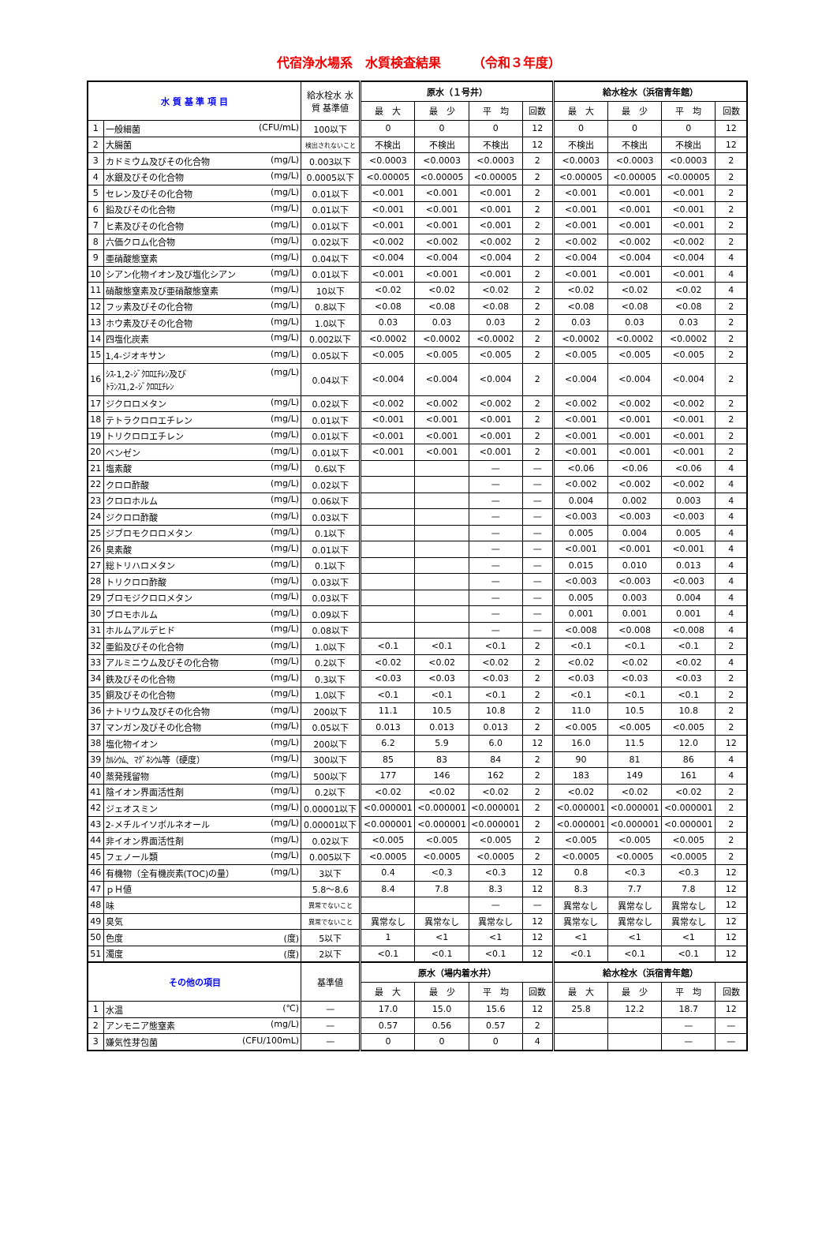代宿浄水場系　水質検査結果　　　（令和３年度）
| 水 質 基 準 項 目 | | 給水栓水 水質 基準値 | 原水（１号井） | | | | 給水栓水（浜宿青年館） | | | |
| --- | --- | --- | --- | --- | --- | --- | --- | --- | --- | --- |
| | | | 最 大 | 最 少 | 平 均 | 回数 | 最 大 | 最 少 | 平 均 | 回数 |
| 1 | 一般細菌 (CFU/mL) | 100以下 | 0 | 0 | 0 | 12 | 0 | 0 | 0 | 12 |
| 2 | 大腸菌 | 検出されないこと | 不検出 | 不検出 | 不検出 | 12 | 不検出 | 不検出 | 不検出 | 12 |
| 3 | カドミウム及びその化合物 (mg/L) | 0.003以下 | <0.0003 | <0.0003 | <0.0003 | 2 | <0.0003 | <0.0003 | <0.0003 | 2 |
| 4 | 水銀及びその化合物 (mg/L) | 0.0005以下 | <0.00005 | <0.00005 | <0.00005 | 2 | <0.00005 | <0.00005 | <0.00005 | 2 |
| 5 | セレン及びその化合物 (mg/L) | 0.01以下 | <0.001 | <0.001 | <0.001 | 2 | <0.001 | <0.001 | <0.001 | 2 |
| 6 | 鉛及びその化合物 (mg/L) | 0.01以下 | <0.001 | <0.001 | <0.001 | 2 | <0.001 | <0.001 | <0.001 | 2 |
| 7 | ヒ素及びその化合物 (mg/L) | 0.01以下 | <0.001 | <0.001 | <0.001 | 2 | <0.001 | <0.001 | <0.001 | 2 |
| 8 | 六価クロム化合物 (mg/L) | 0.02以下 | <0.002 | <0.002 | <0.002 | 2 | <0.002 | <0.002 | <0.002 | 2 |
| 9 | 亜硝酸態窒素 (mg/L) | 0.04以下 | <0.004 | <0.004 | <0.004 | 2 | <0.004 | <0.004 | <0.004 | 4 |
| 10 | シアン化物イオン及び塩化シアン (mg/L) | 0.01以下 | <0.001 | <0.001 | <0.001 | 2 | <0.001 | <0.001 | <0.001 | 4 |
| 11 | 硝酸態窒素及び亜硝酸態窒素 (mg/L) | 10以下 | <0.02 | <0.02 | <0.02 | 2 | <0.02 | <0.02 | <0.02 | 4 |
| 12 | フッ素及びその化合物 (mg/L) | 0.8以下 | <0.08 | <0.08 | <0.08 | 2 | <0.08 | <0.08 | <0.08 | 2 |
| 13 | ホウ素及びその化合物 (mg/L) | 1.0以下 | 0.03 | 0.03 | 0.03 | 2 | 0.03 | 0.03 | 0.03 | 2 |
| 14 | 四塩化炭素 (mg/L) | 0.002以下 | <0.0002 | <0.0002 | <0.0002 | 2 | <0.0002 | <0.0002 | <0.0002 | 2 |
| 15 | 1,4-ジオキサン (mg/L) | 0.05以下 | <0.005 | <0.005 | <0.005 | 2 | <0.005 | <0.005 | <0.005 | 2 |
| 16 | (mg/L) ｼｽ-1,2-ｼﾞｸﾛﾛｴﾁﾚﾝ及び ﾄﾗﾝｽ1,2-ｼﾞｸﾛﾛｴﾁﾚﾝ | 0.04以下 | <0.004 | <0.004 | <0.004 | 2 | <0.004 | <0.004 | <0.004 | 2 |
| 17 | ジクロロメタン (mg/L) | 0.02以下 | <0.002 | <0.002 | <0.002 | 2 | <0.002 | <0.002 | <0.002 | 2 |
| 18 | テトラクロロエチレン (mg/L) | 0.01以下 | <0.001 | <0.001 | <0.001 | 2 | <0.001 | <0.001 | <0.001 | 2 |
| 19 | トリクロロエチレン (mg/L) | 0.01以下 | <0.001 | <0.001 | <0.001 | 2 | <0.001 | <0.001 | <0.001 | 2 |
| 20 | ベンゼン (mg/L) | 0.01以下 | <0.001 | <0.001 | <0.001 | 2 | <0.001 | <0.001 | <0.001 | 2 |
| 21 | 塩素酸 (mg/L) | 0.6以下 | | | — | — | <0.06 | <0.06 | <0.06 | 4 |
| 22 | クロロ酢酸 (mg/L) | 0.02以下 | | | — | — | <0.002 | <0.002 | <0.002 | 4 |
| 23 | クロロホルム (mg/L) | 0.06以下 | | | — | — | 0.004 | 0.002 | 0.003 | 4 |
| 24 | ジクロロ酢酸 (mg/L) | 0.03以下 | | | — | — | <0.003 | <0.003 | <0.003 | 4 |
| 25 | ジブロモクロロメタン (mg/L) | 0.1以下 | | | — | — | 0.005 | 0.004 | 0.005 | 4 |
| 26 | 臭素酸 (mg/L) | 0.01以下 | | | — | — | <0.001 | <0.001 | <0.001 | 4 |
| 27 | 総トリハロメタン (mg/L) | 0.1以下 | | | — | — | 0.015 | 0.010 | 0.013 | 4 |
| 28 | トリクロロ酢酸 (mg/L) | 0.03以下 | | | — | — | <0.003 | <0.003 | <0.003 | 4 |
| 29 | ブロモジクロロメタン (mg/L) | 0.03以下 | | | — | — | 0.005 | 0.003 | 0.004 | 4 |
| 30 | ブロモホルム (mg/L) | 0.09以下 | | | — | — | 0.001 | 0.001 | 0.001 | 4 |
| 31 | ホルムアルデヒド (mg/L) | 0.08以下 | | | — | — | <0.008 | <0.008 | <0.008 | 4 |
| 32 | 亜鉛及びその化合物 (mg/L) | 1.0以下 | <0.1 | <0.1 | <0.1 | 2 | <0.1 | <0.1 | <0.1 | 2 |
| 33 | アルミニウム及びその化合物 (mg/L) | 0.2以下 | <0.02 | <0.02 | <0.02 | 2 | <0.02 | <0.02 | <0.02 | 4 |
| 34 | 鉄及びその化合物 (mg/L) | 0.3以下 | <0.03 | <0.03 | <0.03 | 2 | <0.03 | <0.03 | <0.03 | 2 |
| 35 | 銅及びその化合物 (mg/L) | 1.0以下 | <0.1 | <0.1 | <0.1 | 2 | <0.1 | <0.1 | <0.1 | 2 |
| 36 | ナトリウム及びその化合物 (mg/L) | 200以下 | 11.1 | 10.5 | 10.8 | 2 | 11.0 | 10.5 | 10.8 | 2 |
| 37 | マンガン及びその化合物 (mg/L) | 0.05以下 | 0.013 | 0.013 | 0.013 | 2 | <0.005 | <0.005 | <0.005 | 2 |
| 38 | 塩化物イオン (mg/L) | 200以下 | 6.2 | 5.9 | 6.0 | 12 | 16.0 | 11.5 | 12.0 | 12 |
| 39 | ｶﾙｼｳﾑ、ﾏｸﾞﾈｼｳﾑ等（硬度） (mg/L) | 300以下 | 85 | 83 | 84 | 2 | 90 | 81 | 86 | 4 |
| 40 | 蒸発残留物 (mg/L) | 500以下 | 177 | 146 | 162 | 2 | 183 | 149 | 161 | 4 |
| 41 | 陰イオン界面活性剤 (mg/L) | 0.2以下 | <0.02 | <0.02 | <0.02 | 2 | <0.02 | <0.02 | <0.02 | 2 |
| 42 | ジェオスミン (mg/L) | 0.00001以下 | <0.000001 | <0.000001 | <0.000001 | 2 | <0.000001 | <0.000001 | <0.000001 | 2 |
| 43 | 2-メチルイソボルネオール (mg/L) | 0.00001以下 | <0.000001 | <0.000001 | <0.000001 | 2 | <0.000001 | <0.000001 | <0.000001 | 2 |
| 44 | 非イオン界面活性剤 (mg/L) | 0.02以下 | <0.005 | <0.005 | <0.005 | 2 | <0.005 | <0.005 | <0.005 | 2 |
| 45 | フェノール類 (mg/L) | 0.005以下 | <0.0005 | <0.0005 | <0.0005 | 2 | <0.0005 | <0.0005 | <0.0005 | 2 |
| 46 | 有機物（全有機炭素(TOC)の量） (mg/L) | 3以下 | 0.4 | <0.3 | <0.3 | 12 | 0.8 | <0.3 | <0.3 | 12 |
| 47 | ｐＨ値 | 5.8～8.6 | 8.4 | 7.8 | 8.3 | 12 | 8.3 | 7.7 | 7.8 | 12 |
| 48 | 味 | 異常でないこと | | | — | — | 異常なし | 異常なし | 異常なし | 12 |
| 49 | 臭気 | 異常でないこと | 異常なし | 異常なし | 異常なし | 12 | 異常なし | 異常なし | 異常なし | 12 |
| 50 | 色度 (度) | 5以下 | 1 | <1 | <1 | 12 | <1 | <1 | <1 | 12 |
| 51 | 濁度 (度) | 2以下 | <0.1 | <0.1 | <0.1 | 12 | <0.1 | <0.1 | <0.1 | 12 |
| その他の項目 | | 基準値 | 原水（場内着水井） | | | | 給水栓水（浜宿青年館） | | | |
| | | | 最 大 | 最 少 | 平 均 | 回数 | 最 大 | 最 少 | 平 均 | 回数 |
| 1 | 水温 (℃) | — | 17.0 | 15.0 | 15.6 | 12 | 25.8 | 12.2 | 18.7 | 12 |
| 2 | アンモニア態窒素 (mg/L) | — | 0.57 | 0.56 | 0.57 | 2 | | | — | — |
| 3 | 嫌気性芽包菌 (CFU/100mL) | — | 0 | 0 | 0 | 4 | | | — | — |